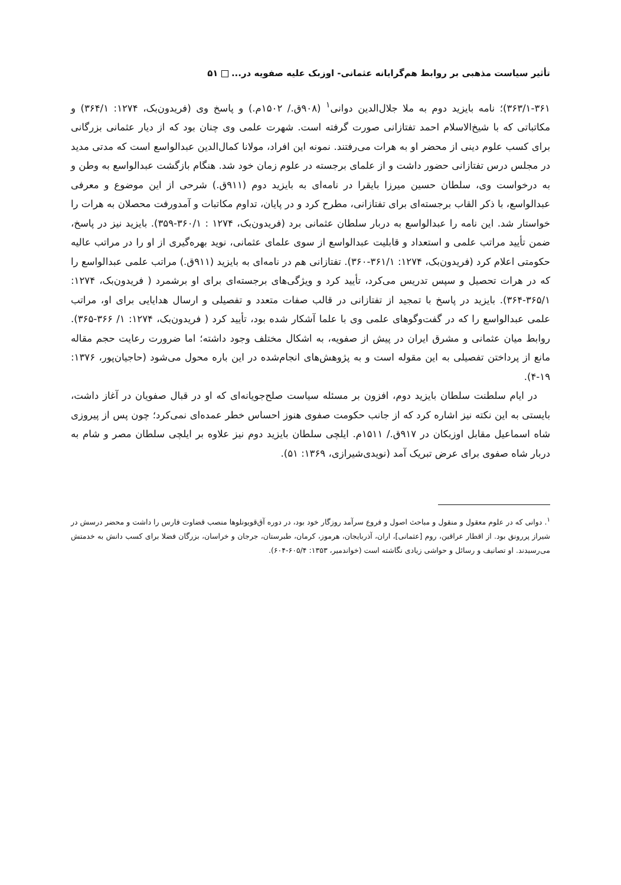تأثیر سیاست مذهبی بر روابط هم‌گرایانه عثمانی- اوزبک علیه صفویه در... ۵۱
۳۶۳/۱-۳۶۱)؛ نامه بایزید دوم به ملا جلال‌الدین دوانی<sup>۱</sup> (۹۰۸ق./ ۱۵۰۲م.) و پاسخ وی (فریدون‌بک، ۱۲۷۴: ۳۶۴/۱) و مکاتباتی که با شیخ‌الاسلام احمد تفتازانی صورت گرفته است. شهرت علمی وی چنان بود که از دیار عثمانی بزرگانی برای کسب علوم دینی از محضر او به هرات می‌رفتند. نمونه این افراد، مولانا کمال‌الدین عبدالواسع است که مدتی مدید در مجلس درس تفتازانی حضور داشت و از علمای برجسته در علوم زمان خود شد. هنگام بازگشت عبدالواسع به وطن و به درخواست وی، سلطان حسین میرزا بایقرا در نامه‌ای به بایزید دوم (۹۱۱ق.) شرحی از این موضوع و معرفی عبدالواسع، با ذکر القاب برجسته‌ای برای تفتازانی، مطرح کرد و در پایان، تداوم مکاتبات و آمدورفت محصلان به هرات را خواستار شد. این نامه را عبدالواسع به دربار سلطان عثمانی برد (فریدون‌بک، ۱۲۷۴ : ۳۶۰/۱-۳۵۹). بایزید نیز در پاسخ، ضمن تأیید مراتب علمی و استعداد و قابلیت عبدالواسع از سوی علمای عثمانی، نوید بهره‌گیری از او را در مراتب عالیه حکومتی اعلام کرد (فریدون‌بک، ۱۲۷۴: ۳۶۱/۱-۳۶۰). تفتازانی هم در نامه‌ای به بایزید (۹۱۱ق.) مراتب علمی عبدالواسع را که در هرات تحصیل و سپس تدریس می‌کرد، تأیید کرد و ویژگی‌های برجسته‌ای برای او برشمرد ( فریدون‌بک، ۱۲۷۴: ۳۶۵/۱-۳۶۴). بایزید در پاسخ با تمجید از تفتازانی در قالب صفات متعدد و تفصیلی و ارسال هدایایی برای او، مراتب علمی عبدالواسع را که در گفت‌وگوهای علمی وی با علما آشکار شده بود، تأیید کرد ( فریدون‌بک، ۱۲۷۴: ۱/ ۳۶۶-۳۶۵). روابط میان عثمانی و مشرق ایران در پیش از صفویه، به اشکال مختلف وجود داشته؛ اما ضرورت رعایت حجم مقاله مانع از پرداختن تفصیلی به این مقوله است و به پژوهش‌های انجام‌شده در این باره محول می‌شود (حاجیان‌پور، ۱۳۷۶: ۱۹-۴).
در ایام سلطنت سلطان بایزید دوم، افزون بر مسئله سیاست صلح‌جویانه‌ای که او در قبال صفویان در آغاز داشت، بایستی به این نکته نیز اشاره کرد که از جانب حکومت صفوی هنوز احساس خطر عمده‌ای نمی‌کرد؛ چون پس از پیروزی شاه اسماعیل مقابل اوزبکان در ۹۱۷ق./ ۱۵۱۱م. ایلچی سلطان بایزید دوم نیز علاوه بر ایلچی سلطان مصر و شام به دربار شاه صفوی برای عرض تبریک آمد (نویدی‌شیرازی، ۱۳۶۹: ۵۱).
<sup>۱</sup>. دوانی که در علوم معقول و منقول و مباحث اصول و فروع سرآمد روزگار خود بود، در دوره آق‌قویونلوها منصب قضاوت فارس را داشت و محضر درسش در شیراز پررونق بود. از اقطار عراقین، روم [عثمانی]، اران، آذربایجان، هرموز، کرمان، طبرستان، جرجان و خراسان، بزرگان فضلا برای کسب دانش به خدمتش می‌رسیدند. او تصانیف و رسائل و حواشی زیادی نگاشته است (خواندمیر، ۱۳۵۳: ۶۰۵/۴-۶۰۴).